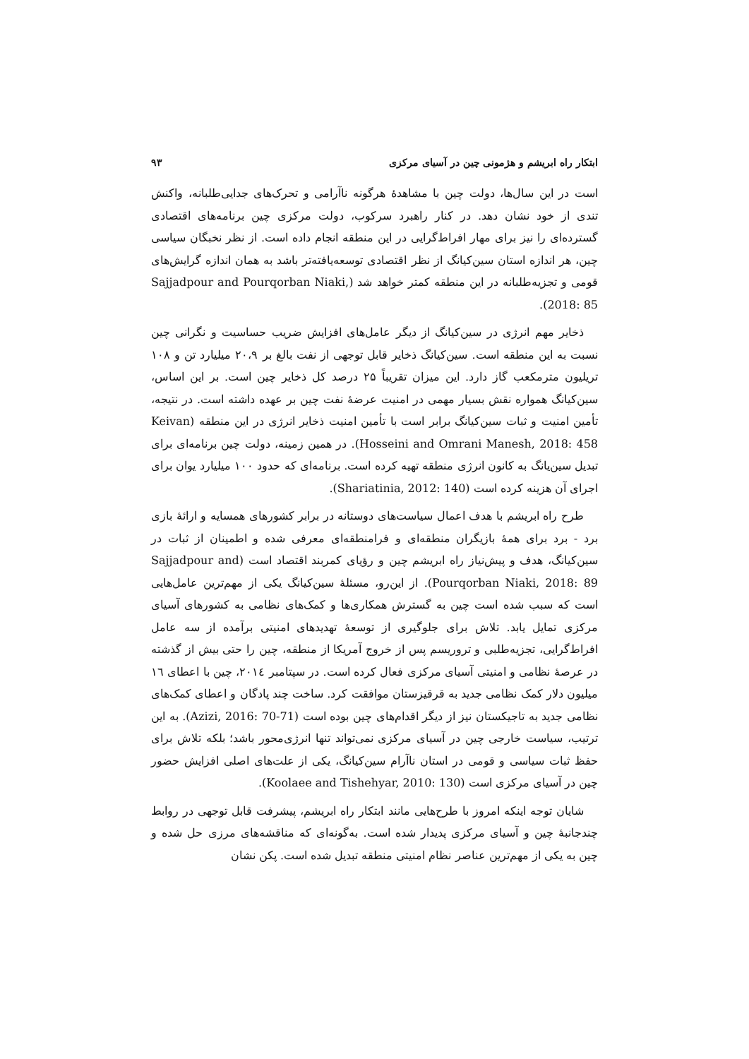ابتکار راه ابریشم و هژمونی چین در آسیای مرکزی ۹۳
است در این سال‌ها، دولت چین با مشاهدهٔ هرگونه ناآرامی و تحرک‌های جدایی‌طلبانه، واکنش تندی از خود نشان دهد. در کنار راهبرد سرکوب، دولت مرکزی چین برنامه‌های اقتصادی گسترده‌ای را نیز برای مهار افراط‌گرایی در این منطقه انجام داده است. از نظر نخبگان سیاسی چین، هر اندازه استان سین‌کیانگ از نظر اقتصادی توسعه‌یافته‌تر باشد به همان اندازه گرایش‌های قومی و تجزیه‌طلبانه در این منطقه کمتر خواهد شد (Sajjadpour and Pourqorban Niaki, 2018: 85).
ذخایر مهم انرژی در سین‌کیانگ از دیگر عامل‌های افزایش ضریب حساسیت و نگرانی چین نسبت به این منطقه است. سین‌کیانگ ذخایر قابل توجهی از نفت بالغ بر ۲۰،۹ میلیارد تن و ۱۰۸ تریلیون مترمکعب گاز دارد. این میزان تقریباً ۲۵ درصد کل ذخایر چین است. بر این اساس، سین‌کیانگ همواره نقش بسیار مهمی در امنیت عرضهٔ نفت چین بر عهده داشته است. در نتیجه، تأمین امنیت و ثبات سین‌کیانگ برابر است با تأمین امنیت ذخایر انرژی در این منطقه (Keivan Hosseini and Omrani Manesh, 2018: 458). در همین زمینه، دولت چین برنامه‌ای برای تبدیل سین‌یانگ به کانون انرژی منطقه تهیه کرده است. برنامه‌ای که حدود ۱۰۰ میلیارد یوان برای اجرای آن هزینه کرده است (Shariatinia, 2012: 140).
طرح راه ابریشم با هدف اعمال سیاست‌های دوستانه در برابر کشورهای همسایه و ارائهٔ بازی برد - برد برای همهٔ بازیگران منطقه‌ای و فرامنطقه‌ای معرفی شده و اطمینان از ثبات در سین‌کیانگ، هدف و پیش‌نیاز راه ابریشم چین و رؤیای کمربند اقتصاد است (Sajjadpour and Pourqorban Niaki, 2018: 89). از این‌رو، مسئلهٔ سین‌کیانگ یکی از مهم‌ترین عامل‌هایی است که سبب شده است چین به گسترش همکاری‌ها و کمک‌های نظامی به کشورهای آسیای مرکزی تمایل یابد. تلاش برای جلوگیری از توسعهٔ تهدیدهای امنیتی برآمده از سه عامل افراط‌گرایی، تجزیه‌طلبی و تروریسم پس از خروج آمریکا از منطقه، چین را حتی بیش از گذشته در عرصهٔ نظامی و امنیتی آسیای مرکزی فعال کرده است. در سپتامبر ۲۰۱٤، چین با اعطای ١٦ میلیون دلار کمک نظامی جدید به قرقیزستان موافقت کرد. ساخت چند پادگان و اعطای کمک‌های نظامی جدید به تاجیکستان نیز از دیگر اقدام‌های چین بوده است (Azizi, 2016: 70-71). به این ترتیب، سیاست خارجی چین در آسیای مرکزی نمی‌تواند تنها انرژی‌محور باشد؛ بلکه تلاش برای حفظ ثبات سیاسی و قومی در استان ناآرام سین‌کیانگ، یکی از علت‌های اصلی افزایش حضور چین در آسیای مرکزی است (Koolaee and Tishehyar, 2010: 130).
شایان توجه اینکه امروز با طرح‌هایی مانند ابتکار راه ابریشم، پیشرفت قابل توجهی در روابط چندجانبهٔ چین و آسیای مرکزی پدیدار شده است. به‌گونه‌ای که مناقشه‌های مرزی حل شده و چین به یکی از مهم‌ترین عناصر نظام امنیتی منطقه تبدیل شده است. پکن نشان